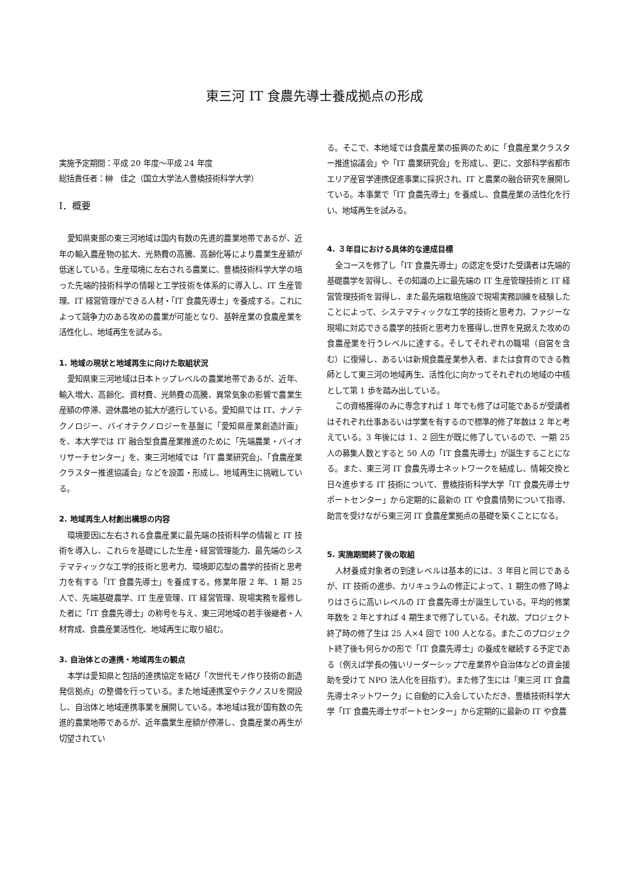東三河 IT 食農先導士養成拠点の形成
実施予定期間：平成 20 年度～平成 24 年度
総括責任者：榊　佳之（国立大学法人豊橋技術科学大学）
Ⅰ．概要
愛知県東部の東三河地域は国内有数の先進的農業地帯であるが、近年の輸入農産物の拡大、光熱費の高騰、高齢化等により農業生産額が低迷している。生産環境に左右される農業に、豊橋技術科学大学の培った先端的技術科学の情報と工学技術を体系的に導入し、IT 生産管理、IT 経営管理ができる人材・「IT 食農先導士」を養成する。これによって競争力のある攻めの農業が可能となり、基幹産業の食農産業を活性化し、地域再生を試みる。
1. 地域の現状と地域再生に向けた取組状況
愛知県東三河地域は日本トップレベルの農業地帯であるが、近年、輸入増大、高齢化、資材費、光熱費の高騰、異常気象の影響で農業生産額の停滞、遊休農地の拡大が進行している。愛知県では IT、ナノテクノロジー、バイオテクノロジーを基盤に「愛知県産業創造計画」を、本大学では IT 融合型食農産業推進のために「先端農業・バイオリサーチセンター」を、東三河地域では「IT 農業研究会」、「食農産業クラスター推進協議会」などを設置・形成し、地域再生に挑戦している。
2. 地域再生人材創出構想の内容
環境要因に左右される食農産業に最先端の技術科学の情報と IT 技術を導入し、これらを基礎にした生産・経営管理能力、最先端のシステマティックな工学的技術と思考力、環境即応型の農学的技術と思考力を有する「IT 食農先導士」を養成する。修業年限 2 年、1 期 25 人で、先端基礎農学、IT 生産管理、IT 経営管理、現場実務を履修した者に「IT 食農先導士」の称号を与え、東三河地域の若手後継者・人材育成、食農産業活性化、地域再生に取り組む。
3. 自治体との連携・地域再生の観点
本学は愛知県と包括的連携協定を結び「次世代モノ作り技術の創造発信拠点」の整備を行っている。また地域連携室やテクノスＵを開設し、自治体と地域連携事業を展開している。本地域は我が国有数の先進的農業地帯であるが、近年農業生産額が停滞し、食農産業の再生が切望されてい
る。そこで、本地域では食農産業の振興のために「食農産業クラスター推進協議会」や「IT 農業研究会」を形成し、更に、文部科学省都市エリア産官学連携促進事業に採択され、IT と農業の融合研究を展開している。本事業で「IT 食農先導士」を養成し、食農産業の活性化を行い、地域再生を試みる。
4. ３年目における具体的な達成目標
全コースを修了し「IT 食農先導士」の認定を受けた受講者は先端的基礎農学を習得し、その知識の上に最先端の IT 生産管理技術と IT 経営管理技術を習得し、また最先端栽培施設で現場実務訓練を経験したことによって、システマティックな工学的技術と思考力、ファジーな現場に対応できる農学的技術と思考力を獲得し,世界を見据えた攻めの食農産業を行うレベルに達する。そしてそれぞれの職場（自営を含む）に復帰し、あるいは新規食農産業参入者、または食育のできる教師として東三河の地域再生、活性化に向かってそれぞれの地域の中核として第 1 歩を踏み出している。
この資格獲得のみに専念すれば 1 年でも修了は可能であるが受講者はそれぞれ仕事あるいは学業を有するので標準的修了年数は 2 年と考えている。3 年後には 1、2 回生が既に修了しているので、一期 25 人の募集人数とすると 50 人の「IT 食農先導士」が誕生することになる。また、東三河 IT 食農先導士ネットワークを結成し、情報交換と日々進歩する IT 技術について、豊橋技術科学大学「IT 食農先導士サポートセンター」から定期的に最新の IT や食農情勢について指導、助言を受けながら東三河 IT 食農産業拠点の基礎を築くことになる。
5. 実施期間終了後の取組
人材養成対象者の到達レベルは基本的には、3 年目と同じであるが、IT 技術の進歩、カリキュラムの修正によって、1 期生の修了時よりはさらに高いレベルの IT 食農先導士が誕生している。平均的修業年数を 2 年とすれば 4 期生まで修了している。それ故、プロジェクト終了時の修了生は 25 人×4 回で 100 人となる。またこのプロジェクト終了後も何らかの形で「IT 食農先導士」の養成を継続する予定である（例えば学長の強いリーダーシップで産業界や自治体などの資金援助を受けて NPO 法人化を目指す）。また修了生には「東三河 IT 食農先導士ネットワーク」に自動的に入会していただき、豊橋技術科学大学「IT 食農先導士サポートセンター」から定期的に最新の IT や食農